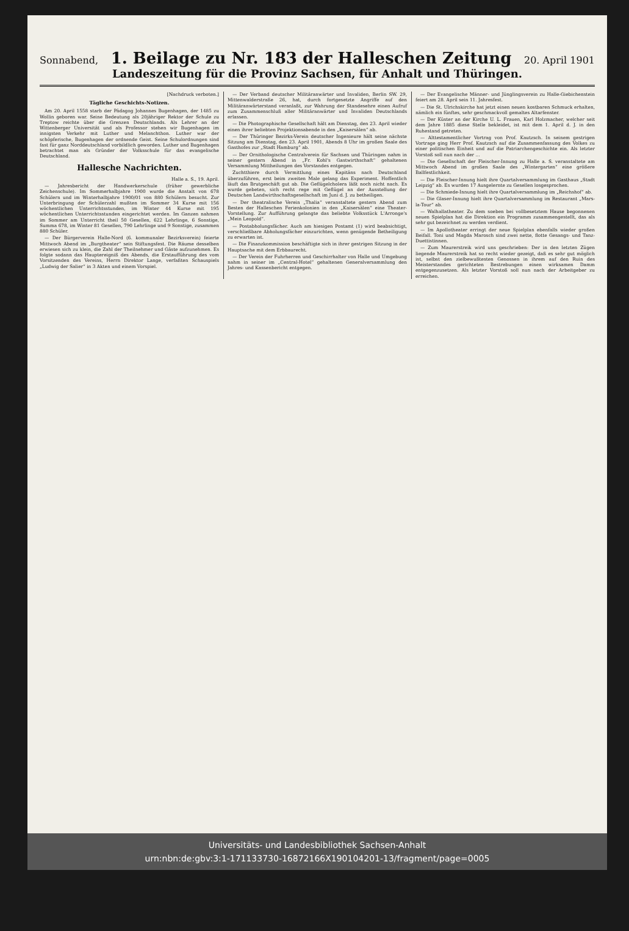Sonnabend, 1. Beilage zu Nr. 183 der Halleschen Zeitung 20. April 1901
Landeszeitung für die Provinz Sachsen, für Anhalt und Thüringen.
[Nachdruck verboten.]
Tägliche Geschichts-Notizen.
Am 20. April 1558 starb der Pädagog Johannes Bugenhagen, der 1485 zu Wollin geboren war. Seine Bedeutung als 20jähriger Rektor der Schule zu Treptow reichte über die Grenzen Deutschlands. Als Lehrer an der Wittenberger Universität und als Professor stehen wir Bugenhagen im innigsten Verkehr mit Luther und Melanchthon. Luther war der schöpferische, Bugenhagen der ordnende Geist. Seine Schulordnungen sind fast für ganz Norddeutschland vorbildlich geworden. Luther und Bugenhagen betrachtet man als Gründer der Volksschule für das evangelische Deutschland.
Hallesche Nachrichten.
Halle a. S., 19. April.
— Jahresbericht der Handwerkerschule (früher gewerbliche Zeichenschule). Im Sommerhalbjahre 1900 wurde die Anstalt von 678 Schülern und im Winterhalbjahre 1900/01 von 880 Schülern besucht. Zur Unterbringung der Schülerzahl mußten im Sommer 34 Kurse mit 156 wöchentlichen Unterrichtsstunden, im Winter 44 Kurse mit 195 wöchentlichen Unterrichtsstunden eingerichtet werden. Im Ganzen nahmen im Sommer am Unterricht theil 50 Gesellen, 622 Lehrlinge, 6 Sonstige, Summa 678, im Winter 81 Gesellen, 790 Lehrlinge und 9 Sonstige, zusammen 880 Schüler.
— Der Bürgerverein Halle-Nord (6. kommunaler Bezirksverein) feierte Mittwoch Abend im „Burgtheater“ sein Stiftungsfest. Die Räume desselben erwiesen sich zu klein, die Zahl der Theilnehmer und Gäste aufzunehmen. Es folgte sodann das Hauptereigniß des Abends, die Erstaufführung des vom Vorsitzenden des Vereins, Herrn Direktor Lange, verfaßten Schauspiels „Ludwig der Salier“ in 3 Akten und einem Vorspiel.
— Der Verband deutscher Militäranwärter und Invaliden, Berlin SW. 29, Mittenwalderstraße 26, hat, durch fortgesetzte Angriffe auf den Militäranwärterstand veranlaßt, zur Wahrung der Standesehre einen Aufruf zum Zusammenschluß aller Militäranwärter und Invaliden Deutschlands erlassen.
— Die Photographische Gesellschaft hält am Dienstag, den 23. April wieder einen ihrer beliebten Projektionsabende in den „Kaisersälen“ ab.
— Der Thüringer Bezirks-Verein deutscher Ingenieure hält seine nächste Sitzung am Dienstag, den 23. April 1901, Abends 8 Uhr im großen Saale des Gasthofes zur „Stadt Hamburg“ ab.
— Der Ornithologische Centralverein für Sachsen und Thüringen nahm in seiner gestern Abend in „Fr. Kohl's Gastwirthschaft“ gehaltenen Versammlung Mittheilungen des Vorstandes entgegen.
Zuchtthiere durch Vermittlung eines Kapitäns nach Deutschland überzuführen, erst beim zweiten Male gelang das Experiment. Hoffentlich läuft das Brutgeschäft gut ab. Die Geflügelcholera läßt noch nicht nach. Es wurde gebeten, sich recht rege mit Geflügel an der Ausstellung der Deutschen Landwirthschaftsgesellschaft im Juni d. J. zu betheiligen.
— Der theatralische Verein „Thalia“ veranstaltete gestern Abend zum Besten der Halleschen Ferienkolonien in den „Kaisersälen“ eine Theater-Vorstellung. Zur Aufführung gelangte das beliebte Volksstück L'Arronge's „Mein Leopold“.
— Postabholungsfächer. Auch am hiesigen Postamt (1) wird beabsichtigt, verschließbare Abholungsfächer einzurichten, wenn genügende Betheiligung zu erwarten ist.
— Die Finanzkommission beschäftigte sich in ihrer gestrigen Sitzung in der Hauptsache mit dem Erbbaurecht.
— Der Verein der Fuhrherren und Geschirrhalter von Halle und Umgebung nahm in seiner im „Central-Hotel“ gehaltenen Generalversammlung den Jahres- und Kassenbericht entgegen.
— Der Evangelische Männer- und Jünglingsverein zu Halle-Giebichenstein feiert am 28. April sein 11. Jahresfest.
— Die St. Ulrichskirche hat jetzt einen neuen kostbaren Schmuck erhalten, nämlich ein fünftes, sehr geschmackvoll gemaltes Altarfenster.
— Der Küster an der Kirche U. L. Frauen, Karl Holzmacher, welcher seit dem Jahre 1885 diese Stelle bekleidet, ist mit dem 1. April d. J. in den Ruhestand getreten.
— Alttestamentlicher Vortrag von Prof. Kautzsch. In seinem gestrigen Vortrage ging Herr Prof. Kautzsch auf die Zusammenfassung des Volkes zu einer politischen Einheit und auf die Patriarchengeschichte ein. Als letzter Vorstoß soll nun nach der ...
— Die Gesellschaft der Fleischer-Innung zu Halle a. S. veranstaltete am Mittwoch Abend im großen Saale des „Wintergarten“ eine größere Ballfestlichkeit.
— Die Fleischer-Innung hielt ihre Quartalversammlung im Gasthaus „Stadt Leipzig“ ab. Es wurden 17 Ausgelernte zu Gesellen losgesprochen.
— Die Schmiede-Innung hielt ihre Quartalversammlung im „Reichshof“ ab.
— Die Glaser-Innung hielt ihre Quartalversammlung im Restaurant „Mars-la-Tour“ ab.
— Walhallatheater. Zu dem soeben bei vollbesetztem Hause begonnenen neuen Spielplan hat die Direktion ein Programm zusammengestellt, das als sehr gut bezeichnet zu werden verdient.
— Im Apollotheater erringt der neue Spielplan ebenfalls wieder großen Beifall. Toni und Magda Marosch sind zwei nette, flotte Gesangs- und Tanz-Duettistinnen.
— Zum Maurerstreik wird uns geschrieben: Der in den letzten Zügen liegende Maurerstreik hat so recht wieder gezeigt, daß es sehr gut möglich ist, selbst den zielbewußtesten Genossen in ihrem auf den Ruin des Meisterstandes gerichteten Bestrebungen einen wirksamen Damm entgegenzusetzen. Als letzter Vorstoß soll nun nach der Arbeitgeber zu erreichen.
Universitäts- und Landesbibliothek Sachsen-Anhalt
urn:nbn:de:gbv:3:1-171133730-16872166X190104201-13/fragment/page=0005